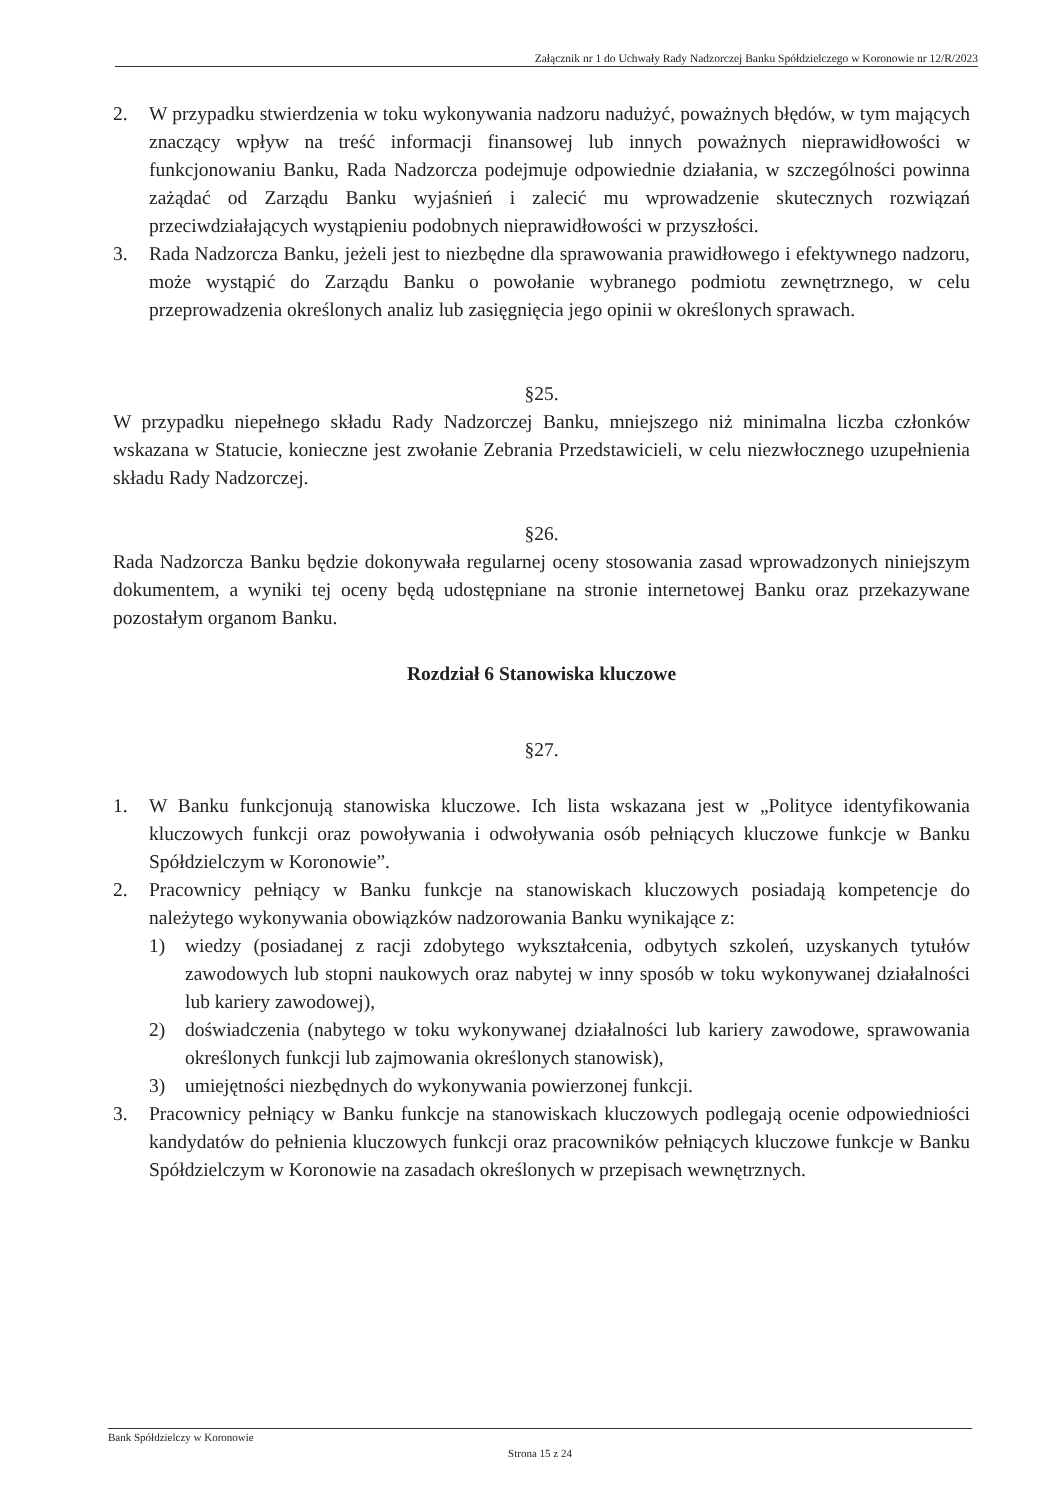Załącznik nr 1 do Uchwały Rady Nadzorczej Banku Spółdzielczego w Koronowie nr 12/R/2023
2. W przypadku stwierdzenia w toku wykonywania nadzoru nadużyć, poważnych błędów, w tym mających znaczący wpływ na treść informacji finansowej lub innych poważnych nieprawidłowości w funkcjonowaniu Banku, Rada Nadzorcza podejmuje odpowiednie działania, w szczególności powinna zażądać od Zarządu Banku wyjaśnień i zalecić mu wprowadzenie skutecznych rozwiązań przeciwdziałających wystąpieniu podobnych nieprawidłowości w przyszłości.
3. Rada Nadzorcza Banku, jeżeli jest to niezbędne dla sprawowania prawidłowego i efektywnego nadzoru, może wystąpić do Zarządu Banku o powołanie wybranego podmiotu zewnętrznego, w celu przeprowadzenia określonych analiz lub zasięgnięcia jego opinii w określonych sprawach.
§25.
W przypadku niepełnego składu Rady Nadzorczej Banku, mniejszego niż minimalna liczba członków wskazana w Statucie, konieczne jest zwołanie Zebrania Przedstawicieli, w celu niezwłocznego uzupełnienia składu Rady Nadzorczej.
§26.
Rada Nadzorcza Banku będzie dokonywała regularnej oceny stosowania zasad wprowadzonych niniejszym dokumentem, a wyniki tej oceny będą udostępniane na stronie internetowej Banku oraz przekazywane pozostałym organom Banku.
Rozdział 6 Stanowiska kluczowe
§27.
1. W Banku funkcjonują stanowiska kluczowe. Ich lista wskazana jest w „Polityce identyfikowania kluczowych funkcji oraz powoływania i odwoływania osób pełniących kluczowe funkcje w Banku Spółdzielczym w Koronowie”.
2. Pracownicy pełniący w Banku funkcje na stanowiskach kluczowych posiadają kompetencje do należytego wykonywania obowiązków nadzorowania Banku wynikające z:
1) wiedzy (posiadanej z racji zdobytego wykształcenia, odbytych szkoleń, uzyskanych tytułów zawodowych lub stopni naukowych oraz nabytej w inny sposób w toku wykonywanej działalności lub kariery zawodowej),
2) doświadczenia (nabytego w toku wykonywanej działalności lub kariery zawodowe, sprawowania określonych funkcji lub zajmowania określonych stanowisk),
3) umiejętności niezbędnych do wykonywania powierzonej funkcji.
3. Pracownicy pełniący w Banku funkcje na stanowiskach kluczowych podlegają ocenie odpowiedniości kandydatów do pełnienia kluczowych funkcji oraz pracowników pełniących kluczowe funkcje w Banku Spółdzielczym w Koronowie na zasadach określonych w przepisach wewnętrznych.
Bank Spółdzielczy w Koronowie
Strona 15 z 24